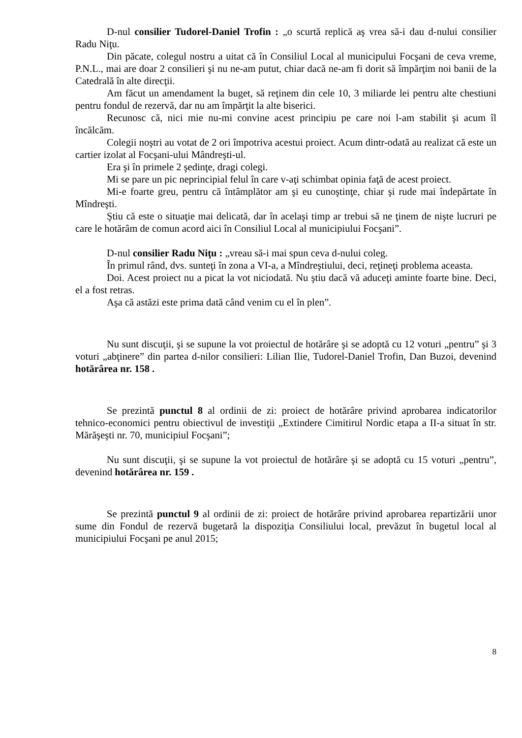D-nul consilier Tudorel-Daniel Trofin : „o scurtă replică aş vrea să-i dau d-nului consilier Radu Niţu.
Din păcate, colegul nostru a uitat că în Consiliul Local al municipului Focşani de ceva vreme, P.N.L., mai are doar 2 consilieri şi nu ne-am putut, chiar dacă ne-am fi dorit să împărţim noi banii de la Catedrală în alte direcţii.
Am făcut un amendament la buget, să reţinem din cele 10, 3 miliarde lei pentru alte chestiuni pentru fondul de rezervă, dar nu am împărţit la alte biserici.
Recunosc că, nici mie nu-mi convine acest principiu pe care noi l-am stabilit şi acum îl încălcăm.
Colegii noştri au votat de 2 ori împotriva acestui proiect. Acum dintr-odată au realizat că este un cartier izolat al Focşani-ului Mândreşti-ul.
Era şi în primele 2 şedinţe, dragi colegi.
Mi se pare un pic neprincipial felul în care v-aţi schimbat opinia faţă de acest proiect.
Mi-e foarte greu, pentru că întâmplător am şi eu cunoştinţe, chiar şi rude mai îndepărtate în Mîndreşti.
Ştiu că este o situaţie mai delicată, dar în acelaşi timp ar trebui să ne ţinem de nişte lucruri pe care le hotărâm de comun acord aici în Consiliul Local al municipiului Focşani”.
D-nul consilier Radu Niţu : „vreau să-i mai spun ceva d-nului coleg.
În primul rând, dvs. sunteţi în zona a VI-a, a Mîndreştiului, deci, reţineţi problema aceasta.
Doi. Acest proiect nu a picat la vot niciodată. Nu ştiu dacă vă aduceţi aminte foarte bine. Deci, el a fost retras.
Aşa că astăzi este prima dată când venim cu el în plen”.
Nu sunt discuţii, şi se supune la vot proiectul de hotărâre şi se adoptă cu 12 voturi „pentru” şi 3 voturi „abţinere” din partea d-nilor consilieri: Lilian Ilie, Tudorel-Daniel Trofin, Dan Buzoi, devenind hotărârea nr. 158 .
Se prezintă punctul 8 al ordinii de zi: proiect de hotărâre privind aprobarea indicatorilor tehnico-economici pentru obiectivul de investiţii „Extindere Cimitirul Nordic etapa a II-a situat în str. Mărăşeşti nr. 70, municipiul Focşani”;
Nu sunt discuţii, şi se supune la vot proiectul de hotărâre şi se adoptă cu 15 voturi „pentru”, devenind hotărârea nr. 159 .
Se prezintă punctul 9 al ordinii de zi: proiect de hotărâre privind aprobarea repartizării unor sume din Fondul de rezervă bugetară la dispoziţia Consiliului local, prevăzut în bugetul local al municipiului Focşani pe anul 2015;
8